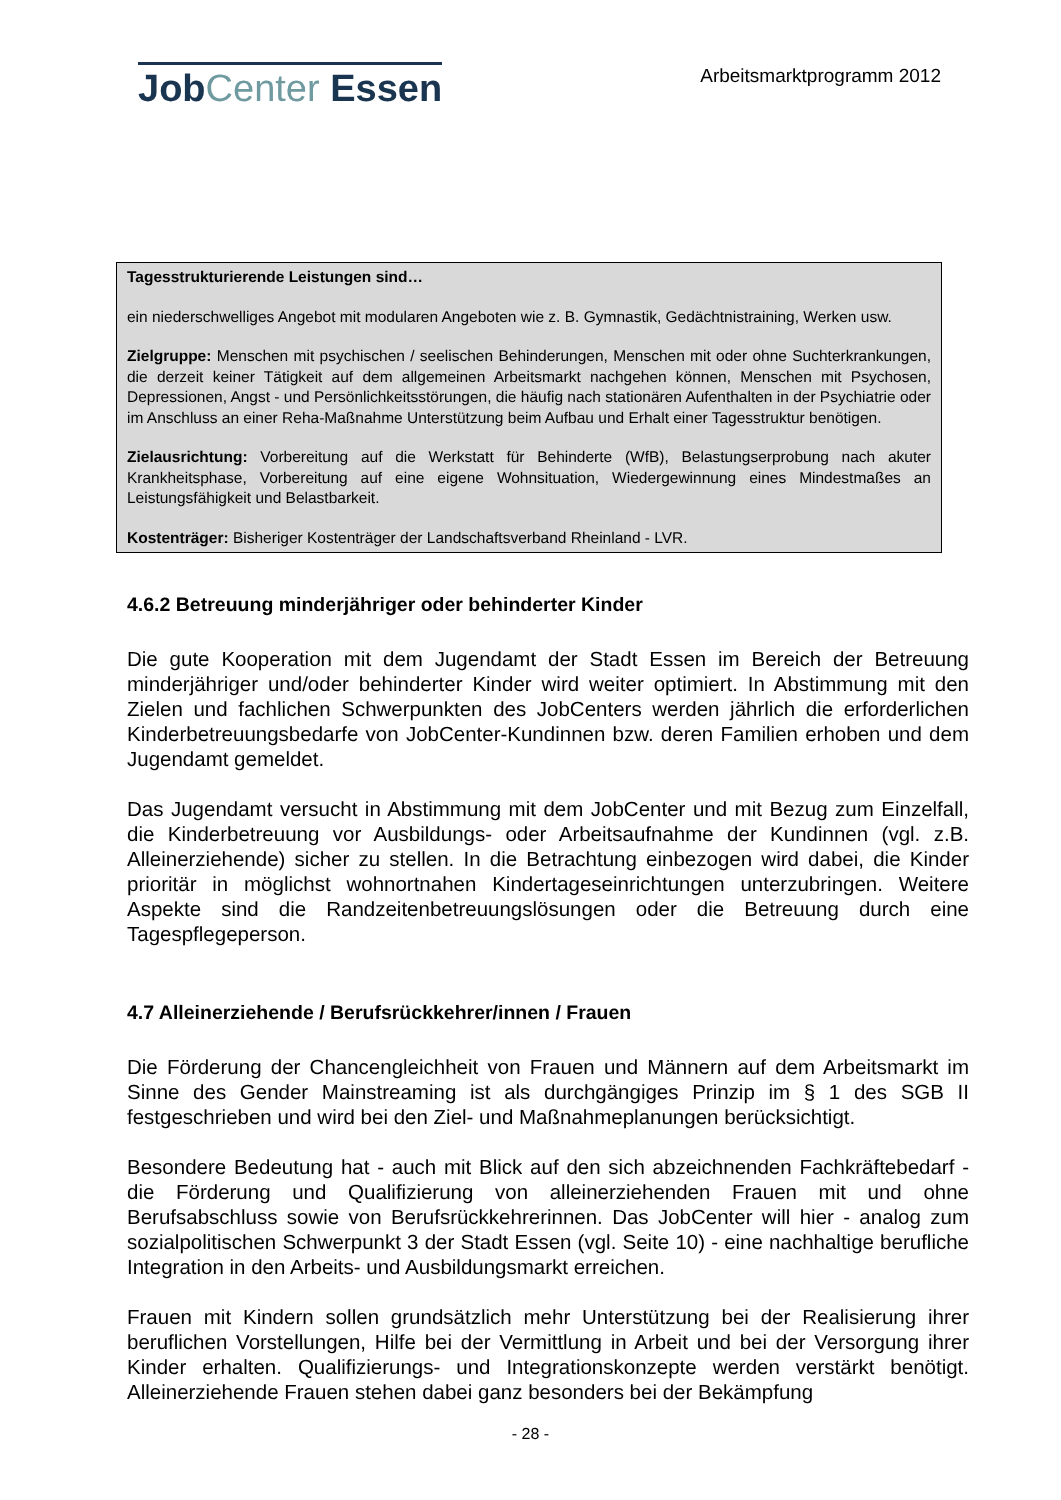JobCenter Essen
Arbeitsmarktprogramm 2012
Tagesstrukturierende Leistungen sind…
ein niederschwelliges Angebot mit modularen Angeboten wie z. B. Gymnastik, Gedächtnistraining, Werken usw.
Zielgruppe: Menschen mit psychischen / seelischen Behinderungen, Menschen mit oder ohne Sucht­erkrankungen, die derzeit keiner Tätigkeit auf dem allgemeinen Arbeitsmarkt nachgehen können, Menschen mit Psychosen, Depressionen, Angst - und Persönlichkeitsstörungen, die häufig nach stationären Aufenthalten in der Psychiatrie oder im Anschluss an einer Reha-Maßnahme Unterstützung beim Aufbau und Erhalt einer Tagesstruktur benötigen.
Zielausrichtung: Vorbereitung auf die Werkstatt für Behinderte (WfB), Belastungserprobung nach akuter Krankheitsphase, Vorbereitung auf eine eigene Wohnsituation, Wiedergewinnung eines Min­destmaßes an Leistungsfähigkeit und Belastbarkeit.
Kostenträger: Bisheriger Kostenträger der Landschaftsverband Rheinland - LVR.
4.6.2 Betreuung minderjähriger oder behinderter Kinder
Die gute Kooperation mit dem Jugendamt der Stadt Essen im Bereich der Betreuung minderjähriger und/oder behinderter Kinder wird weiter optimiert. In Abstimmung mit den Zielen und fachlichen Schwerpunkten des JobCenters werden jährlich die erforderlichen Kinderbetreuungsbedarfe von JobCenter-Kundinnen bzw. deren Familien erhoben und dem Jugendamt gemeldet.
Das Jugendamt versucht in Abstimmung mit dem JobCenter und mit Bezug zum Ein­zelfall, die Kinderbetreuung vor Ausbildungs- oder Arbeitsaufnahme der Kundinnen (vgl. z.B. Alleinerziehende) sicher zu stellen. In die Betrachtung einbezogen wird dabei, die Kinder prioritär in möglichst wohnortnahen Kindertageseinrichtungen unterzubringen. Weitere Aspekte sind die Randzeitenbetreuungslösungen oder die Betreuung durch eine Tagespflegeperson.
4.7 Alleinerziehende / Berufsrückkehrer/innen / Frauen
Die Förderung der Chancengleichheit von Frauen und Männern auf dem Arbeitsmarkt im Sinne des Gender Mainstreaming ist als durchgängiges Prinzip im § 1 des SGB II festgeschrieben und wird bei den Ziel- und Maßnahmeplanungen berücksichtigt.
Besondere Bedeutung hat - auch mit Blick auf den sich abzeichnenden Fachkräftebe­darf - die Förderung und Qualifizierung von alleinerziehenden Frauen mit und ohne Berufsabschluss sowie von Berufsrückkehrerinnen. Das JobCenter will hier - analog zum sozialpolitischen Schwerpunkt 3 der Stadt Essen (vgl. Seite 10) - eine nachhaltige berufliche Integration in den Arbeits- und Ausbildungsmarkt erreichen.
Frauen mit Kindern sollen grundsätzlich mehr Unterstützung bei der Realisierung ihrer beruflichen Vorstellungen, Hilfe bei der Vermittlung in Arbeit und bei der Versorgung ihrer Kinder erhalten. Qualifizierungs- und Integrationskonzepte werden verstärkt benötigt. Alleinerziehende Frauen stehen dabei ganz besonders bei der Bekämpfung
- 28 -